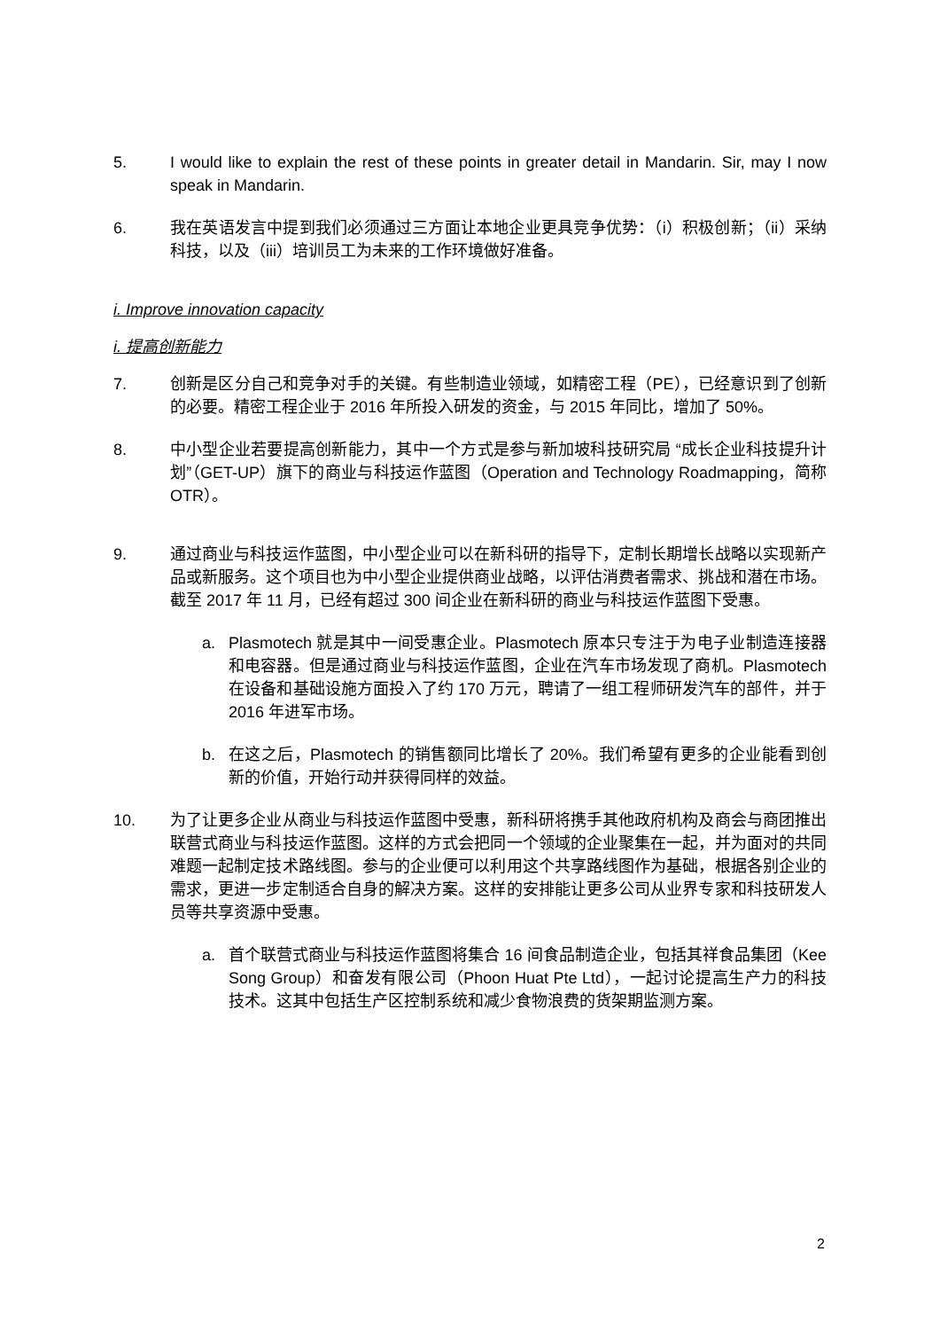5. I would like to explain the rest of these points in greater detail in Mandarin. Sir, may I now speak in Mandarin.
6. 我在英语发言中提到我们必须通过三方面让本地企业更具竞争优势：（i）积极创新；（ii）采纳科技，以及（iii）培训员工为未来的工作环境做好准备。
i. Improve innovation capacity
i. 提高创新能力
7. 创新是区分自己和竞争对手的关键。有些制造业领域，如精密工程（PE），已经意识到了创新的必要。精密工程企业于 2016 年所投入研发的资金，与 2015 年同比，增加了 50%。
8. 中小型企业若要提高创新能力，其中一个方式是参与新加坡科技研究局 “成长企业科技提升计划”（GET-UP）旗下的商业与科技运作蓝图（Operation and Technology Roadmapping，简称 OTR）。
9. 通过商业与科技运作蓝图，中小型企业可以在新科研的指导下，定制长期增长战略以实现新产品或新服务。这个项目也为中小型企业提供商业战略，以评估消费者需求、挑战和潜在市场。截至 2017 年 11 月，已经有超过 300 间企业在新科研的商业与科技运作蓝图下受惠。
a. Plasmotech 就是其中一间受惠企业。Plasmotech 原本只专注于为电子业制造连接器和电容器。但是通过商业与科技运作蓝图，企业在汽车市场发现了商机。Plasmotech 在设备和基础设施方面投入了约 170 万元，聘请了一组工程师研发汽车的部件，并于 2016 年进军市场。
b. 在这之后，Plasmotech 的销售额同比增长了 20%。我们希望有更多的企业能看到创新的价值，开始行动并获得同样的效益。
10. 为了让更多企业从商业与科技运作蓝图中受惠，新科研将携手其他政府机构及商会与商团推出联营式商业与科技运作蓝图。这样的方式会把同一个领域的企业聚集在一起，并为面对的共同难题一起制定技术路线图。参与的企业便可以利用这个共享路线图作为基础，根据各别企业的需求，更进一步定制适合自身的解决方案。这样的安排能让更多公司从业界专家和科技研发人员等共享资源中受惠。
a. 首个联营式商业与科技运作蓝图将集合 16 间食品制造企业，包括其祥食品集团（Kee Song Group）和奋发有限公司（Phoon Huat Pte Ltd），一起讨论提高生产力的科技技术。这其中包括生产区控制系统和减少食物浪费的货架期监测方案。
2